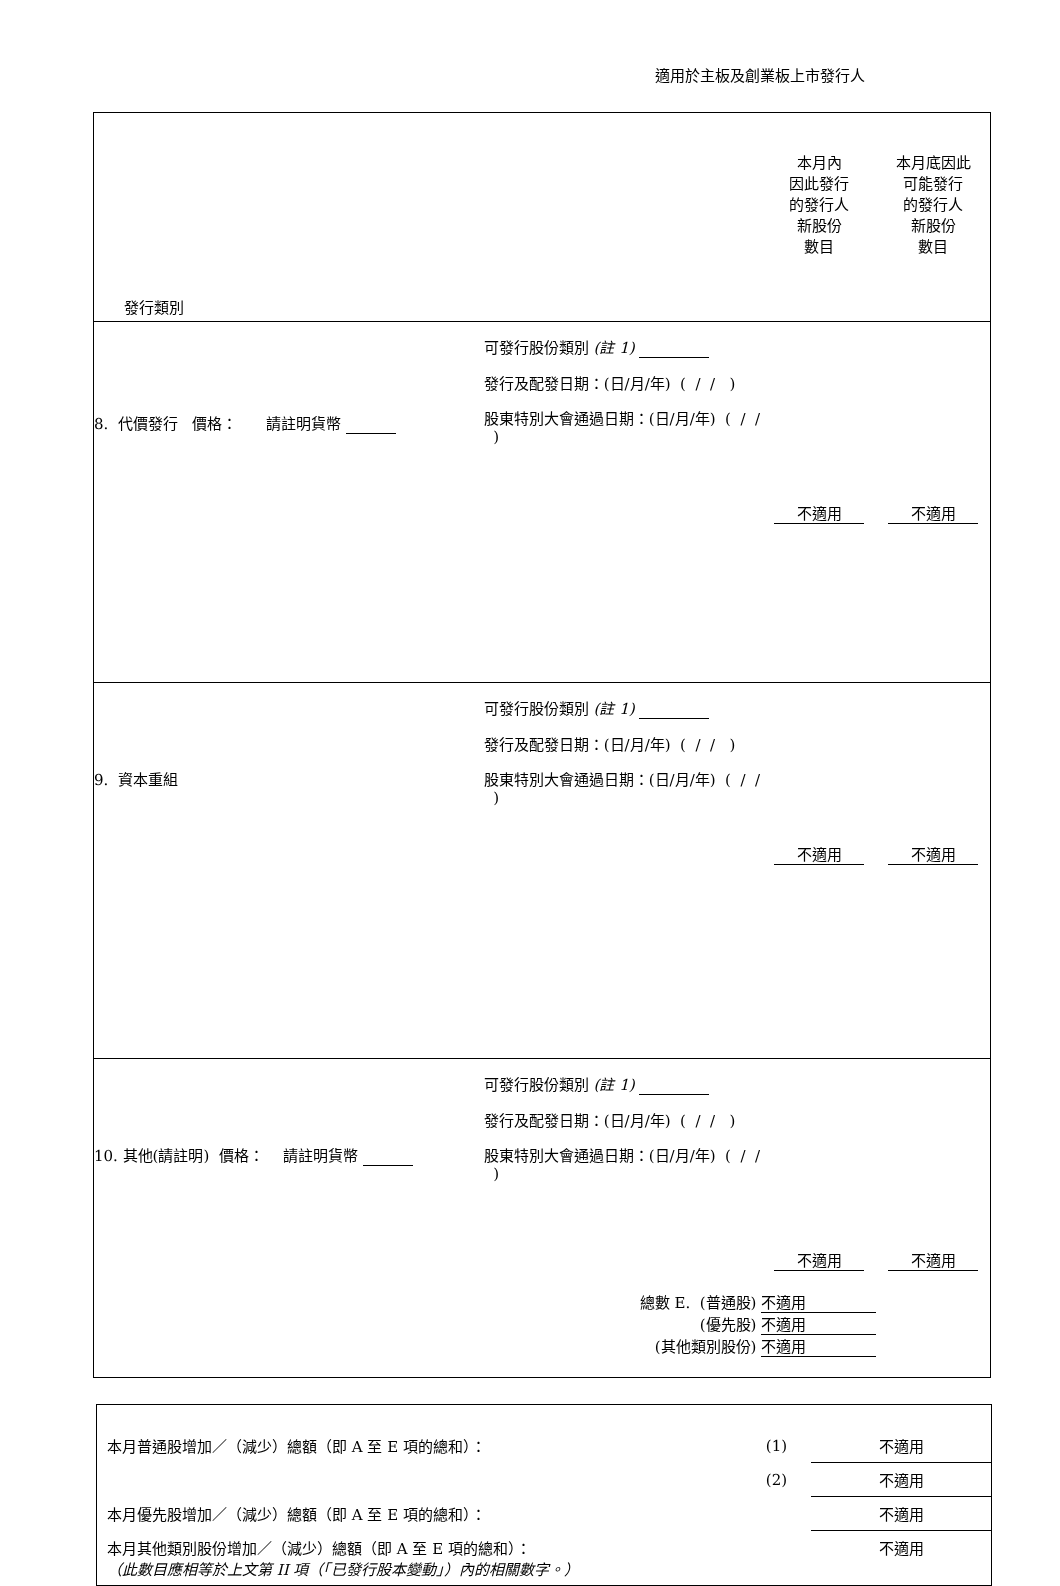適用於主板及創業板上市發行人
| 發行類別 | | 本月內 因此發行 的發行人 新股份 數目 | 本月底因此 可能發行 的發行人 新股份 數目 |
| 8. 代價發行 價格： 請註明貨幣 | 可發行股份類別 (註 1) 發行及配發日期：(日/月/年) ( / / ) 股東特別大會通過日期：(日/月/年) ( / / ) | 不適用 | 不適用 |
| 9. 資本重組 | 可發行股份類別 (註 1) 發行及配發日期：(日/月/年) ( / / ) 股東特別大會通過日期：(日/月/年) ( / / ) | 不適用 | 不適用 |
| 10. 其他(請註明) 價格： 請註明貨幣 | 可發行股份類別 (註 1) 發行及配發日期：(日/月/年) ( / / ) 股東特別大會通過日期：(日/月/年) ( / / ) | 不適用 | 不適用 |
| | 總數 E. (普通股) 不適用 (優先股) 不適用 (其他類別股份) 不適用 | | |
| 本月普通股增加／（減少）總額（即 A 至 E 項的總和）： | (1) | 不適用 |
| | (2) | 不適用 |
| 本月優先股增加／（減少）總額（即 A 至 E 項的總和）： | | 不適用 |
| 本月其他類別股份增加／（減少）總額（即 A 至 E 項的總和）： （此數目應相等於上文第 II 項（「已發行股本變動」）內的相關數字。） | | 不適用 |